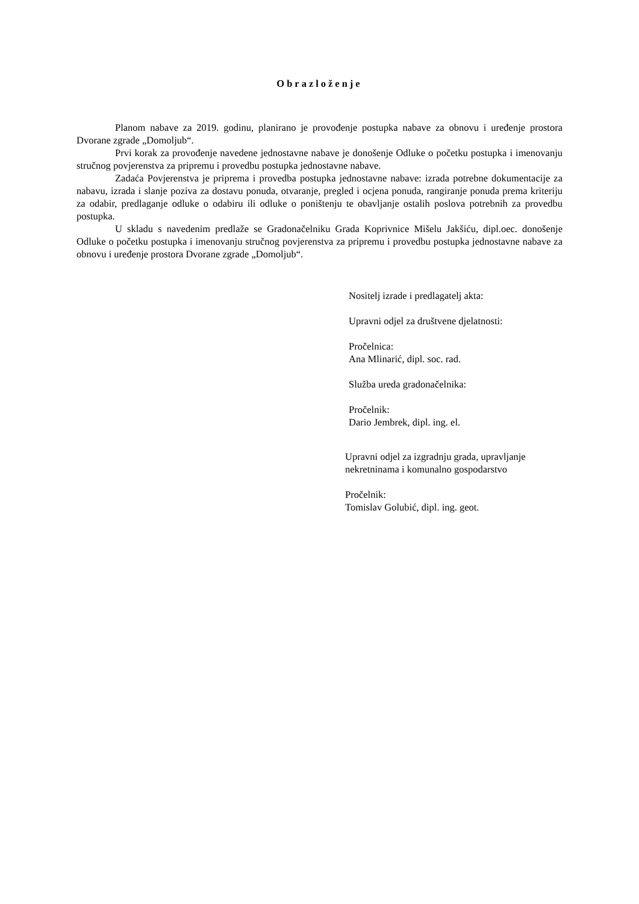Obrazloženje
Planom nabave za 2019. godinu, planirano je provođenje postupka nabave za obnovu i uređenje prostora Dvorane zgrade „Domoljub“.
Prvi korak za provođenje navedene jednostavne nabave je donošenje Odluke o početku postupka i imenovanju stručnog povjerenstva za pripremu i provedbu postupka jednostavne nabave.
Zadaća Povjerenstva je priprema i provedba postupka jednostavne nabave: izrada potrebne dokumentacije za nabavu, izrada i slanje poziva za dostavu ponuda, otvaranje, pregled i ocjena ponuda, rangiranje ponuda prema kriteriju za odabir, predlaganje odluke o odabiru ili odluke o poništenju te obavljanje ostalih poslova potrebnih za provedbu postupka.
U skladu s navedenim predlaže se Gradonačelniku Grada Koprivnice Mišelu Jakšiću, dipl.oec. donošenje Odluke o početku postupka i imenovanju stručnog povjerenstva za pripremu i provedbu postupka jednostavne nabave za obnovu i uređenje prostora Dvorane zgrade „Domoljub“.
Nositelj izrade i predlagatelj akta:
Upravni odjel za društvene djelatnosti:
Pročelnica:
Ana Mlinarić, dipl. soc. rad.
Služba ureda gradonačelnika:
Pročelnik:
Dario Jembrek, dipl. ing. el.
Upravni odjel za izgradnju grada, upravljanje
nekretninama i komunalno gospodarstvo
Pročelnik:
Tomislav Golubić, dipl. ing. geot.